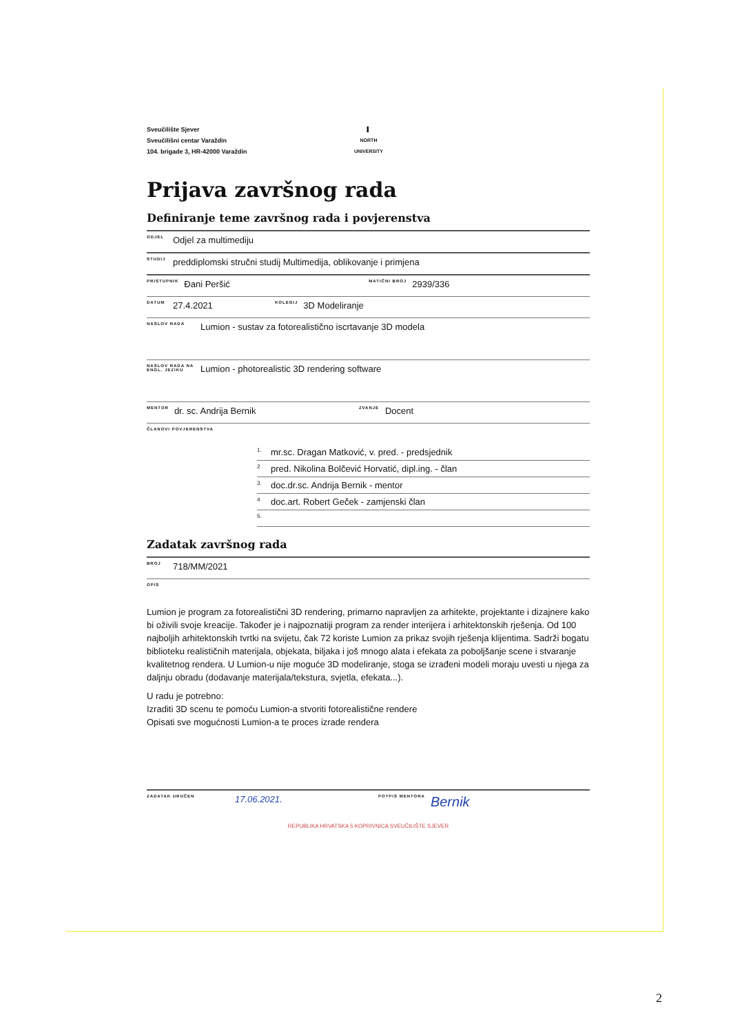Sveučilište Sjever
Sveučilišni centar Varaždin
104. brigade 3, HR-42000 Varaždin
▌
NORTH
UNIVERSITY
Prijava završnog rada
Definiranje teme završnog rada i povjerenstva
ODJEL Odjel za multimediju
STUDIJ preddiplomski stručni studij Multimedija, oblikovanje i primjena
PRISTUPNIK Đani Peršić MATIČNI BROJ 2939/336
DATUM 27.4.2021 KOLEGIJ 3D Modeliranje
NASLOV RADA Lumion - sustav za fotorealistično iscrtavanje 3D modela
NASLOV RADA NA ENGL. JEZIKU Lumion - photorealistic 3D rendering software
MENTOR dr. sc. Andrija Bernik ZVANJE Docent
ČLANOVI POVJERENSTVA
1. mr.sc. Dragan Matković, v. pred. - predsjednik
2 pred. Nikolina Bolčević Horvatić, dipl.ing. - član
3. doc.dr.sc. Andrija Bernik - mentor
4 doc.art. Robert Geček - zamjenski član
5.
Zadatak završnog rada
BROJ 718/MM/2021
OPIS
Lumion je program za fotorealistični 3D rendering, primarno napravljen za arhitekte, projektante i dizajnere kako bi oživili svoje kreacije. Također je i najpoznatiji program za render interijera i arhitektonskih rješenja. Od 100 najboljih arhitektonskih tvrtki na svijetu, čak 72 koriste Lumion za prikaz svojih rješenja klijentima. Sadrži bogatu biblioteku realističnih materijala, objekata, biljaka i još mnogo alata i efekata za poboljšanje scene i stvaranje kvalitetnog rendera. U Lumion-u nije moguće 3D modeliranje, stoga se izrađeni modeli moraju uvesti u njega za daljnju obradu (dodavanje materijala/tekstura, svjetla, efekata...).
U radu je potrebno:
Izraditi 3D scenu te pomoću Lumion-a stvoriti fotorealistične rendere
Opisati sve mogućnosti Lumion-a te proces izrade rendera
ZADATAK URUČEN 17.06.2021. POTPIS MENTORA Bernik
REPUBLIKA HRVATSKA 5 KOPRIVNICA SVEUČILIŠTE SJEVER
2